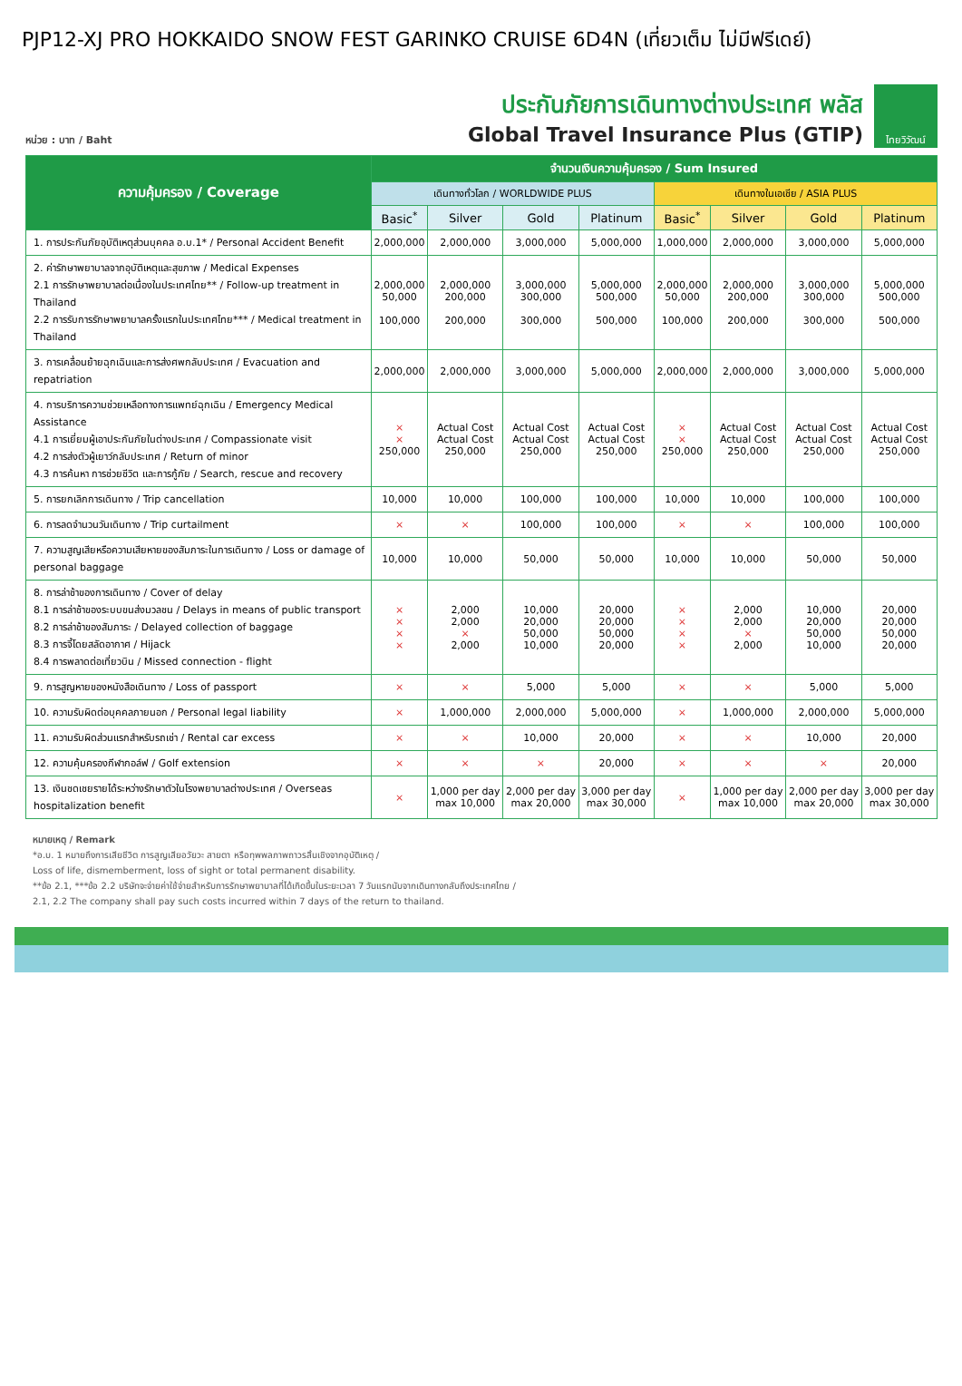PJP12-XJ PRO HOKKAIDO SNOW FEST GARINKO CRUISE 6D4N (เที่ยวเต็ม ไม่มีฟรีเดย์)
หน่วย : บาท / Baht
ประกันภัยการเดินทางต่างประเทศ พลัส
Global Travel Insurance Plus (GTIP)
ไทยวิวัฒน์
| ความคุ้มครอง / Coverage | จำนวนเงินความคุ้มครอง / Sum Insured | | | | | | | |
| --- | --- | --- | --- | --- | --- | --- | --- | --- |
| | เดินทางทั่วโลก / WORLDWIDE PLUS | | | | เดินทางในเอเชีย / ASIA PLUS | | | |
| | Basic<sup>*</sup> | Silver | Gold | Platinum | Basic<sup>*</sup> | Silver | Gold | Platinum |
| 1. การประกันภัยอุบัติเหตุส่วนบุคคล อ.บ.1* / Personal Accident Benefit | 2,000,000 | 2,000,000 | 3,000,000 | 5,000,000 | 1,000,000 | 2,000,000 | 3,000,000 | 5,000,000 |
| 2. ค่ารักษาพยาบาลจากอุบัติเหตุและสุขภาพ / Medical Expenses 2.1 การรักษาพยาบาลต่อเนื่องในประเทศไทย** / Follow-up treatment in Thailand 2.2 การรับการรักษาพยาบาลครั้งแรกในประเทศไทย*** / Medical treatment in Thailand | 2,000,000 50,000 100,000 | 2,000,000 200,000 200,000 | 3,000,000 300,000 300,000 | 5,000,000 500,000 500,000 | 2,000,000 50,000 100,000 | 2,000,000 200,000 200,000 | 3,000,000 300,000 300,000 | 5,000,000 500,000 500,000 |
| 3. การเคลื่อนย้ายฉุกเฉินและการส่งศพกลับประเทศ / Evacuation and repatriation | 2,000,000 | 2,000,000 | 3,000,000 | 5,000,000 | 2,000,000 | 2,000,000 | 3,000,000 | 5,000,000 |
| 4. การบริการความช่วยเหลือทางการแพทย์ฉุกเฉิน / Emergency Medical Assistance 4.1 การเยี่ยมผู้เอาประกันภัยในต่างประเทศ / Compassionate visit 4.2 การส่งตัวผู้เยาว์กลับประเทศ / Return of minor 4.3 การค้นหา การช่วยชีวิต และการกู้ภัย / Search, rescue and recovery | × × 250,000 | Actual Cost Actual Cost 250,000 | Actual Cost Actual Cost 250,000 | Actual Cost Actual Cost 250,000 | × × 250,000 | Actual Cost Actual Cost 250,000 | Actual Cost Actual Cost 250,000 | Actual Cost Actual Cost 250,000 |
| 5. การยกเลิกการเดินทาง / Trip cancellation | 10,000 | 10,000 | 100,000 | 100,000 | 10,000 | 10,000 | 100,000 | 100,000 |
| 6. การลดจำนวนวันเดินทาง / Trip curtailment | × | × | 100,000 | 100,000 | × | × | 100,000 | 100,000 |
| 7. ความสูญเสียหรือความเสียหายของสัมภาระในการเดินทาง / Loss or damage of personal baggage | 10,000 | 10,000 | 50,000 | 50,000 | 10,000 | 10,000 | 50,000 | 50,000 |
| 8. การล่าช้าของการเดินทาง / Cover of delay 8.1 การล่าช้าของระบบขนส่งมวลชน / Delays in means of public transport 8.2 การล่าช้าของสัมภาระ / Delayed collection of baggage 8.3 การจี้โดยสลัดอากาศ / Hijack 8.4 การพลาดต่อเที่ยวบิน / Missed connection - flight | × × × × | 2,000 2,000 × 2,000 | 10,000 20,000 50,000 10,000 | 20,000 20,000 50,000 20,000 | × × × × | 2,000 2,000 × 2,000 | 10,000 20,000 50,000 10,000 | 20,000 20,000 50,000 20,000 |
| 9. การสูญหายของหนังสือเดินทาง / Loss of passport | × | × | 5,000 | 5,000 | × | × | 5,000 | 5,000 |
| 10. ความรับผิดต่อบุคคลภายนอก / Personal legal liability | × | 1,000,000 | 2,000,000 | 5,000,000 | × | 1,000,000 | 2,000,000 | 5,000,000 |
| 11. ความรับผิดส่วนแรกสำหรับรถเช่า / Rental car excess | × | × | 10,000 | 20,000 | × | × | 10,000 | 20,000 |
| 12. ความคุ้มครองกีฬากอล์ฟ / Golf extension | × | × | × | 20,000 | × | × | × | 20,000 |
| 13. เงินชดเชยรายได้ระหว่างรักษาตัวในโรงพยาบาลต่างประเทศ / Overseas hospitalization benefit | × | 1,000 per day max 10,000 | 2,000 per day max 20,000 | 3,000 per day max 30,000 | × | 1,000 per day max 10,000 | 2,000 per day max 20,000 | 3,000 per day max 30,000 |
หมายเหตุ / Remark
*อ.บ. 1 หมายถึงการเสียชีวิต การสูญเสียอวัยวะ สายตา หรือทุพพลภาพถาวรสิ้นเชิงจากอุบัติเหตุ /
Loss of life, dismemberment, loss of sight or total permanent disability.
**ข้อ 2.1, ***ข้อ 2.2 บริษัทจะจ่ายค่าใช้จ่ายสำหรับการรักษาพยาบาลที่ได้เกิดขึ้นในระยะเวลา 7 วันแรกนับจากเดินทางกลับถึงประเทศไทย /
2.1, 2.2 The company shall pay such costs incurred within 7 days of the return to thailand.